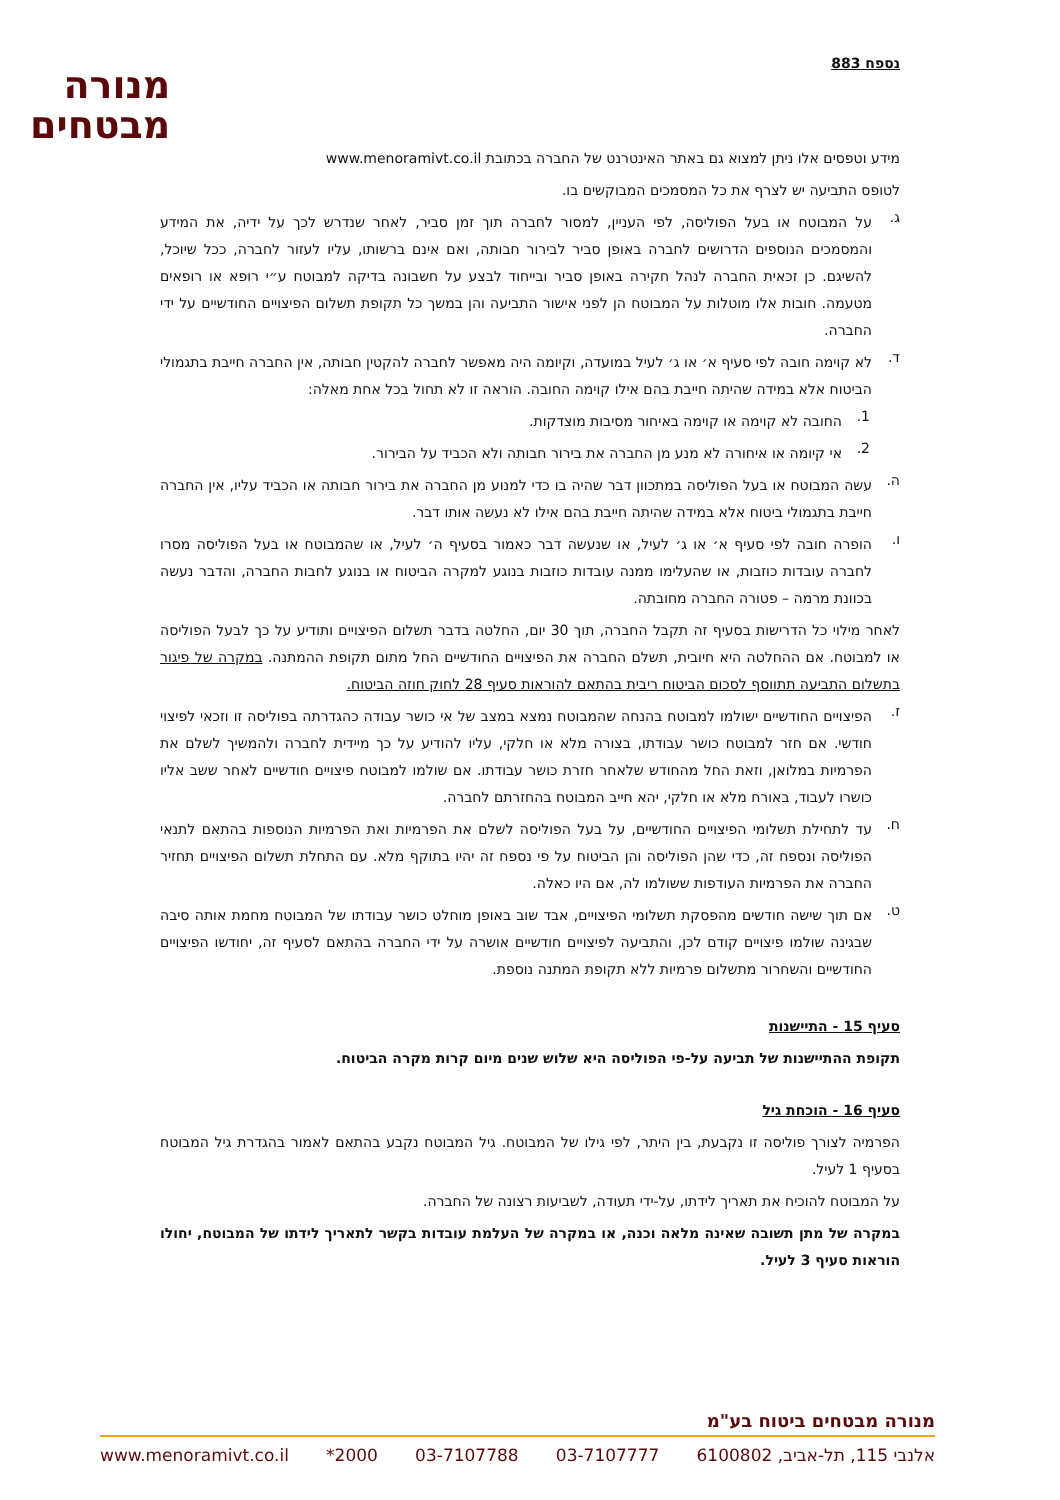נספח 883
מנורה
מבטחים
מידע וטפסים אלו ניתן למצוא גם באתר האינטרנט של החברה בכתובת www.menoramivt.co.il
לטופס התביעה יש לצרף את כל המסמכים המבוקשים בו.
ג.
על המבוטח או בעל הפוליסה, לפי העניין, למסור לחברה תוך זמן סביר, לאחר שנדרש לכך על ידיה, את המידע והמסמכים הנוספים הדרושים לחברה באופן סביר לבירור חבותה, ואם אינם ברשותו, עליו לעזור לחברה, ככל שיוכל, להשיגם. כן זכאית החברה לנהל חקירה באופן סביר ובייחוד לבצע על חשבונה בדיקה למבוטח ע״י רופא או רופאים מטעמה. חובות אלו מוטלות על המבוטח הן לפני אישור התביעה והן במשך כל תקופת תשלום הפיצויים החודשיים על ידי החברה.
ד.
לא קוימה חובה לפי סעיף א׳ או ג׳ לעיל במועדה, וקיומה היה מאפשר לחברה להקטין חבותה, אין החברה חייבת בתגמולי הביטוח אלא במידה שהיתה חייבת בהם אילו קוימה החובה. הוראה זו לא תחול בכל אחת מאלה:
1.
החובה לא קוימה או קוימה באיחור מסיבות מוצדקות.
2.
אי קיומה או איחורה לא מנע מן החברה את בירור חבותה ולא הכביד על הבירור.
ה.
עשה המבוטח או בעל הפוליסה במתכוון דבר שהיה בו כדי למנוע מן החברה את בירור חבותה או הכביד עליו, אין החברה חייבת בתגמולי ביטוח אלא במידה שהיתה חייבת בהם אילו לא נעשה אותו דבר.
ו.
הופרה חובה לפי סעיף א׳ או ג׳ לעיל, או שנעשה דבר כאמור בסעיף ה׳ לעיל, או שהמבוטח או בעל הפוליסה מסרו לחברה עובדות כוזבות, או שהעלימו ממנה עובדות כוזבות בנוגע למקרה הביטוח או בנוגע לחבות החברה, והדבר נעשה בכוונת מרמה – פטורה החברה מחובתה.
לאחר מילוי כל הדרישות בסעיף זה תקבל החברה, תוך 30 יום, החלטה בדבר תשלום הפיצויים ותודיע על כך לבעל הפוליסה או למבוטח. אם ההחלטה היא חיובית, תשלם החברה את הפיצויים החודשיים החל מתום תקופת ההמתנה. במקרה של פיגור בתשלום התביעה תתווסף לסכום הביטוח ריבית בהתאם להוראות סעיף 28 לחוק חוזה הביטוח.
ז.
הפיצויים החודשיים ישולמו למבוטח בהנחה שהמבוטח נמצא במצב של אי כושר עבודה כהגדרתה בפוליסה זו וזכאי לפיצוי חודשי. אם חזר למבוטח כושר עבודתו, בצורה מלא או חלקי, עליו להודיע על כך מיידית לחברה ולהמשיך לשלם את הפרמיות במלואן, וזאת החל מהחודש שלאחר חזרת כושר עבודתו. אם שולמו למבוטח פיצויים חודשיים לאחר ששב אליו כושרו לעבוד, באורח מלא או חלקי, יהא חייב המבוטח בהחזרתם לחברה.
ח.
עד לתחילת תשלומי הפיצויים החודשיים, על בעל הפוליסה לשלם את הפרמיות ואת הפרמיות הנוספות בהתאם לתנאי הפוליסה ונספח זה, כדי שהן הפוליסה והן הביטוח על פי נספח זה יהיו בתוקף מלא. עם התחלת תשלום הפיצויים תחזיר החברה את הפרמיות העודפות ששולמו לה, אם היו כאלה.
ט.
אם תוך שישה חודשים מהפסקת תשלומי הפיצויים, אבד שוב באופן מוחלט כושר עבודתו של המבוטח מחמת אותה סיבה שבגינה שולמו פיצויים קודם לכן, והתביעה לפיצויים חודשיים אושרה על ידי החברה בהתאם לסעיף זה, יחודשו הפיצויים החודשיים והשחרור מתשלום פרמיות ללא תקופת המתנה נוספת.
סעיף 15 - התיישנות
תקופת ההתיישנות של תביעה על-פי הפוליסה היא שלוש שנים מיום קרות מקרה הביטוח.
סעיף 16 - הוכחת גיל
הפרמיה לצורך פוליסה זו נקבעת, בין היתר, לפי גילו של המבוטח. גיל המבוטח נקבע בהתאם לאמור בהגדרת גיל המבוטח בסעיף 1 לעיל.
על המבוטח להוכיח את תאריך לידתו, על-ידי תעודה, לשביעות רצונה של החברה.
במקרה של מתן תשובה שאינה מלאה וכנה, או במקרה של העלמת עובדות בקשר לתאריך לידתו של המבוטח, יחולו הוראות סעיף 3 לעיל.
מנורה מבטחים ביטוח בע"מ
אלנבי 115, תל-אביב, 6100802 03-7107777 03-7107788 2000* www.menoramivt.co.il